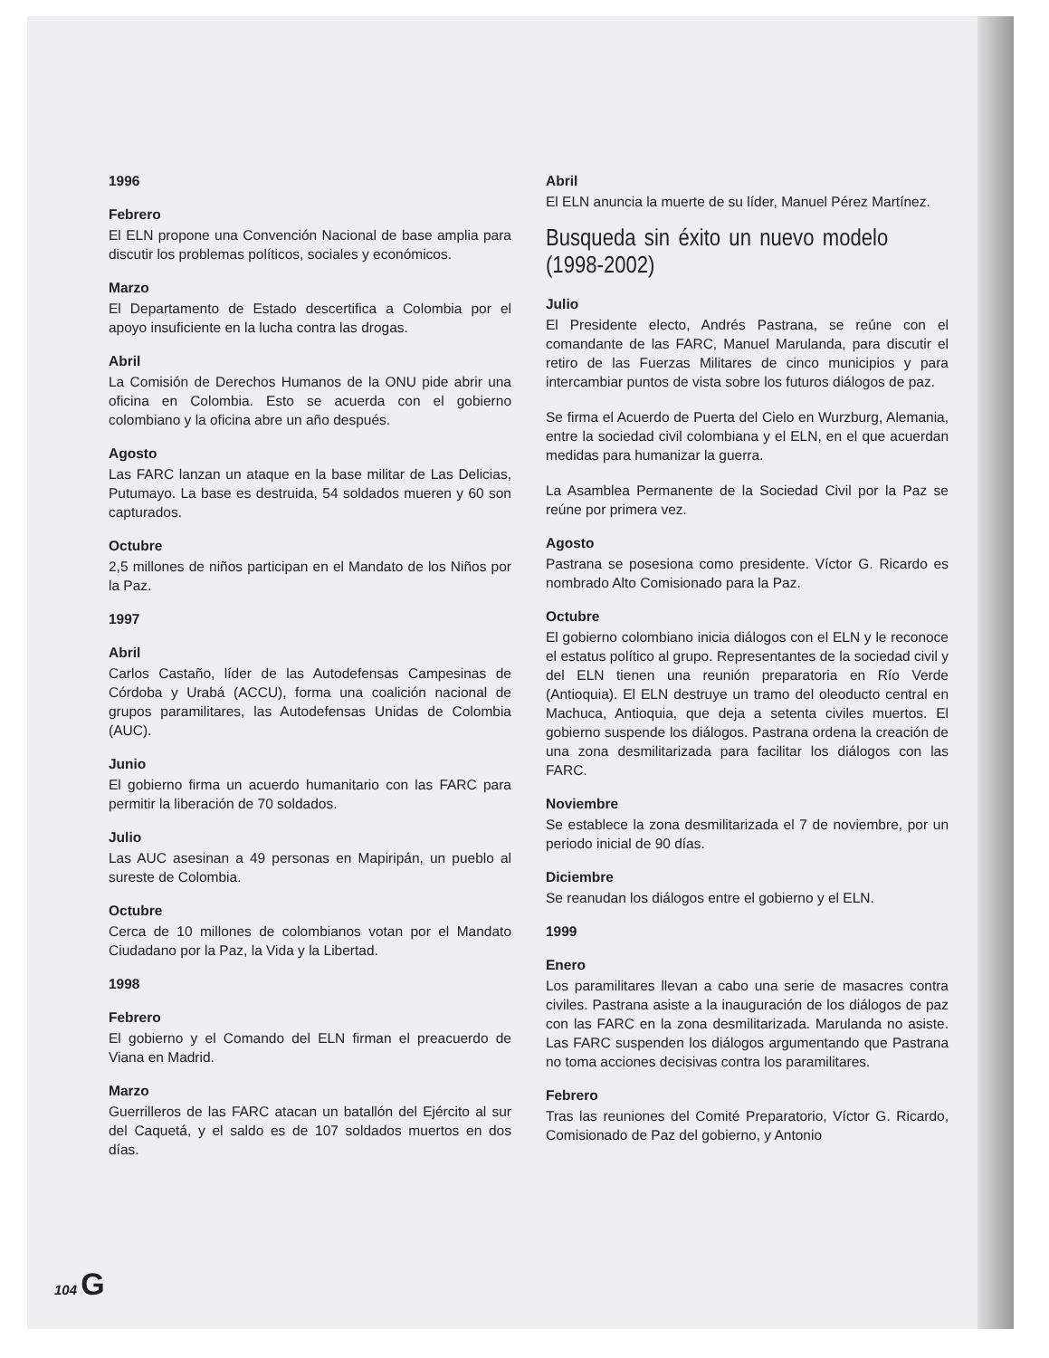1996
Febrero
El ELN propone una Convención Nacional de base amplia para discutir los problemas políticos, sociales y económicos.
Marzo
El Departamento de Estado descertifica a Colombia por el apoyo insuficiente en la lucha contra las drogas.
Abril
La Comisión de Derechos Humanos de la ONU pide abrir una oficina en Colombia. Esto se acuerda con el gobierno colombiano y la oficina abre un año después.
Agosto
Las FARC lanzan un ataque en la base militar de Las Delicias, Putumayo. La base es destruida, 54 soldados mueren y 60 son capturados.
Octubre
2,5 millones de niños participan en el Mandato de los Niños por la Paz.
1997
Abril
Carlos Castaño, líder de las Autodefensas Campesinas de Córdoba y Urabá (ACCU), forma una coalición nacional de grupos paramilitares, las Autodefensas Unidas de Colombia (AUC).
Junio
El gobierno firma un acuerdo humanitario con las FARC para permitir la liberación de 70 soldados.
Julio
Las AUC asesinan a 49 personas en Mapiripán, un pueblo al sureste de Colombia.
Octubre
Cerca de 10 millones de colombianos votan por el Mandato Ciudadano por la Paz, la Vida y la Libertad.
1998
Febrero
El gobierno y el Comando del ELN firman el preacuerdo de Viana en Madrid.
Marzo
Guerrilleros de las FARC atacan un batallón del Ejército al sur del Caquetá, y el saldo es de 107 soldados muertos en dos días.
Abril
El ELN anuncia la muerte de su líder, Manuel Pérez Martínez.
Busqueda sin éxito un nuevo modelo (1998-2002)
Julio
El Presidente electo, Andrés Pastrana, se reúne con el comandante de las FARC, Manuel Marulanda, para discutir el retiro de las Fuerzas Militares de cinco municipios y para intercambiar puntos de vista sobre los futuros diálogos de paz.
Se firma el Acuerdo de Puerta del Cielo en Wurzburg, Alemania, entre la sociedad civil colombiana y el ELN, en el que acuerdan medidas para humanizar la guerra.
La Asamblea Permanente de la Sociedad Civil por la Paz se reúne por primera vez.
Agosto
Pastrana se posesiona como presidente. Víctor G. Ricardo es nombrado Alto Comisionado para la Paz.
Octubre
El gobierno colombiano inicia diálogos con el ELN y le reconoce el estatus político al grupo. Representantes de la sociedad civil y del ELN tienen una reunión preparatoria en Río Verde (Antioquia). El ELN destruye un tramo del oleoducto central en Machuca, Antioquia, que deja a setenta civiles muertos. El gobierno suspende los diálogos. Pastrana ordena la creación de una zona desmilitarizada para facilitar los diálogos con las FARC.
Noviembre
Se establece la zona desmilitarizada el 7 de noviembre, por un periodo inicial de 90 días.
Diciembre
Se reanudan los diálogos entre el gobierno y el ELN.
1999
Enero
Los paramilitares llevan a cabo una serie de masacres contra civiles. Pastrana asiste a la inauguración de los diálogos de paz con las FARC en la zona desmilitarizada. Marulanda no asiste. Las FARC suspenden los diálogos argumentando que Pastrana no toma acciones decisivas contra los paramilitares.
Febrero
Tras las reuniones del Comité Preparatorio, Víctor G. Ricardo, Comisionado de Paz del gobierno, y Antonio
104 G